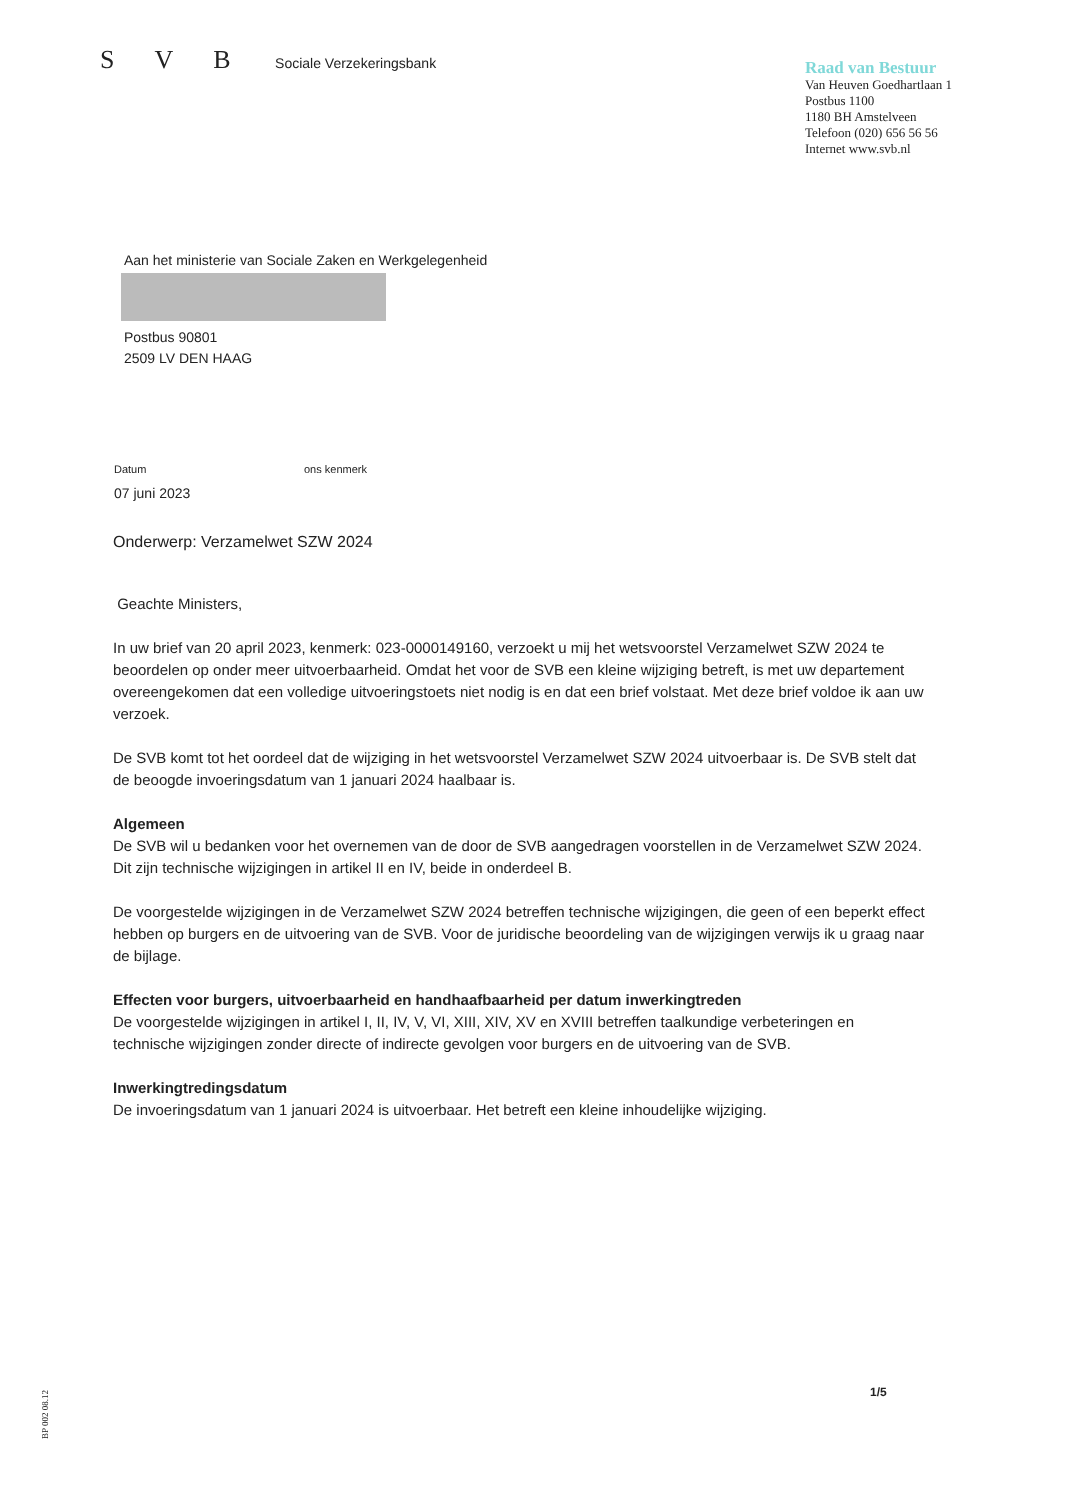S V B Sociale Verzekeringsbank
Raad van Bestuur
Van Heuven Goedhartlaan 1
Postbus 1100
1180 BH Amstelveen
Telefoon (020) 656 56 56
Internet www.svb.nl
Aan het ministerie van Sociale Zaken en Werkgelegenheid
Postbus 90801
2509 LV DEN HAAG
Datum ons kenmerk
07 juni 2023
Onderwerp: Verzamelwet SZW 2024
Geachte Ministers,
In uw brief van 20 april 2023, kenmerk: 023-0000149160, verzoekt u mij het wetsvoorstel Verzamelwet SZW 2024 te beoordelen op onder meer uitvoerbaarheid. Omdat het voor de SVB een kleine wijziging betreft, is met uw departement overeengekomen dat een volledige uitvoeringstoets niet nodig is en dat een brief volstaat. Met deze brief voldoe ik aan uw verzoek.
De SVB komt tot het oordeel dat de wijziging in het wetsvoorstel Verzamelwet SZW 2024 uitvoerbaar is. De SVB stelt dat de beoogde invoeringsdatum van 1 januari 2024 haalbaar is.
Algemeen
De SVB wil u bedanken voor het overnemen van de door de SVB aangedragen voorstellen in de Verzamelwet SZW 2024. Dit zijn technische wijzigingen in artikel II en IV, beide in onderdeel B.
De voorgestelde wijzigingen in de Verzamelwet SZW 2024 betreffen technische wijzigingen, die geen of een beperkt effect hebben op burgers en de uitvoering van de SVB. Voor de juridische beoordeling van de wijzigingen verwijs ik u graag naar de bijlage.
Effecten voor burgers, uitvoerbaarheid en handhaafbaarheid per datum inwerkingtreden
De voorgestelde wijzigingen in artikel I, II, IV, V, VI, XIII, XIV, XV en XVIII betreffen taalkundige verbeteringen en technische wijzigingen zonder directe of indirecte gevolgen voor burgers en de uitvoering van de SVB.
Inwerkingtredingsdatum
De invoeringsdatum van 1 januari 2024 is uitvoerbaar. Het betreft een kleine inhoudelijke wijziging.
BP 002 08.12
1/5